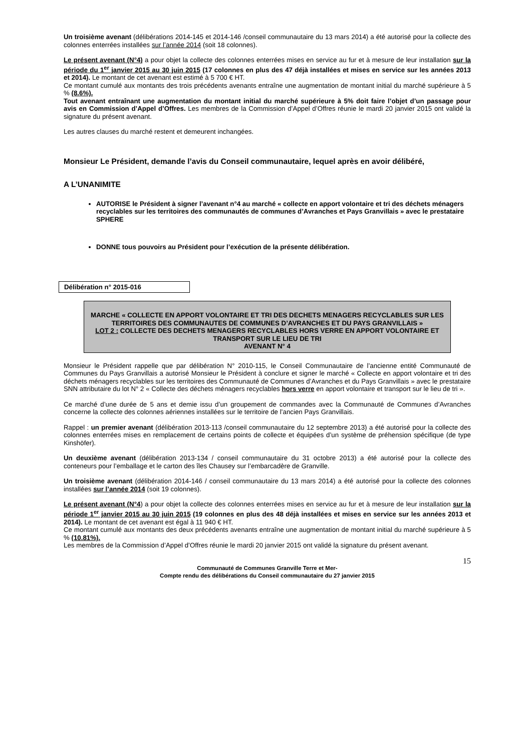Un troisième avenant (délibérations 2014-145 et 2014-146 /conseil communautaire du 13 mars 2014) a été autorisé pour la collecte des colonnes enterrées installées sur l’année 2014 (soit 18 colonnes).
Le présent avenant (N°4) a pour objet la collecte des colonnes enterrées mises en service au fur et à mesure de leur installation sur la période du 1<sup>er</sup> janvier 2015 au 30 juin 2015 (17 colonnes en plus des 47 déjà installées et mises en service sur les années 2013 et 2014). Le montant de cet avenant est estimé à 5 700 € HT.
Ce montant cumulé aux montants des trois précédents avenants entraîne une augmentation de montant initial du marché supérieure à 5 % (8.6%).
Tout avenant entraînant une augmentation du montant initial du marché supérieure à 5% doit faire l’objet d’un passage pour avis en Commission d’Appel d’Offres. Les membres de la Commission d’Appel d’Offres réunie le mardi 20 janvier 2015 ont validé la signature du présent avenant.
Les autres clauses du marché restent et demeurent inchangées.
Monsieur Le Président, demande l’avis du Conseil communautaire, lequel après en avoir délibéré,
A L’UNANIMITE
AUTORISE le Président à signer l’avenant n°4 au marché « collecte en apport volontaire et tri des déchets ménagers recyclables sur les territoires des communautés de communes d’Avranches et Pays Granvillais » avec le prestataire SPHERE
DONNE tous pouvoirs au Président pour l’exécution de la présente délibération.
Délibération n° 2015-016
MARCHE « COLLECTE EN APPORT VOLONTAIRE ET TRI DES DECHETS MENAGERS RECYCLABLES SUR LES TERRITOIRES DES COMMUNAUTES DE COMMUNES D’AVRANCHES ET DU PAYS GRANVILLAIS »
LOT 2 : COLLECTE DES DECHETS MENAGERS RECYCLABLES HORS VERRE EN APPORT VOLONTAIRE ET TRANSPORT SUR LE LIEU DE TRI
AVENANT N° 4
Monsieur le Président rappelle que par délibération N° 2010-115, le Conseil Communautaire de l’ancienne entité Communauté de Communes du Pays Granvillais a autorisé Monsieur le Président à conclure et signer le marché « Collecte en apport volontaire et tri des déchets ménagers recyclables sur les territoires des Communauté de Communes d’Avranches et du Pays Granvillais » avec le prestataire SNN attributaire du lot N° 2 « Collecte des déchets ménagers recyclables hors verre en apport volontaire et transport sur le lieu de tri ».
Ce marché d’une durée de 5 ans et demie issu d’un groupement de commandes avec la Communauté de Communes d’Avranches concerne la collecte des colonnes aériennes installées sur le territoire de l’ancien Pays Granvillais.
Rappel : un premier avenant (délibération 2013-113 /conseil communautaire du 12 septembre 2013) a été autorisé pour la collecte des colonnes enterrées mises en remplacement de certains points de collecte et équipées d’un système de préhension spécifique (de type Kinshöfer).
Un deuxième avenant (délibération 2013-134 / conseil communautaire du 31 octobre 2013) a été autorisé pour la collecte des conteneurs pour l’emballage et le carton des îles Chausey sur l’embarcadère de Granville.
Un troisième avenant (délibération 2014-146 / conseil communautaire du 13 mars 2014) a été autorisé pour la collecte des colonnes installées sur l’année 2014 (soit 19 colonnes).
Le présent avenant (N°4) a pour objet la collecte des colonnes enterrées mises en service au fur et à mesure de leur installation sur la période 1<sup>er</sup> janvier 2015 au 30 juin 2015 (19 colonnes en plus des 48 déjà installées et mises en service sur les années 2013 et 2014). Le montant de cet avenant est égal à 11 940 € HT.
Ce montant cumulé aux montants des deux précédents avenants entraîne une augmentation de montant initial du marché supérieure à 5 % (10.81%).
Les membres de la Commission d’Appel d’Offres réunie le mardi 20 janvier 2015 ont validé la signature du présent avenant.
15
Communauté de Communes Granville Terre et Mer-
Compte rendu des délibérations du Conseil communautaire du 27 janvier 2015